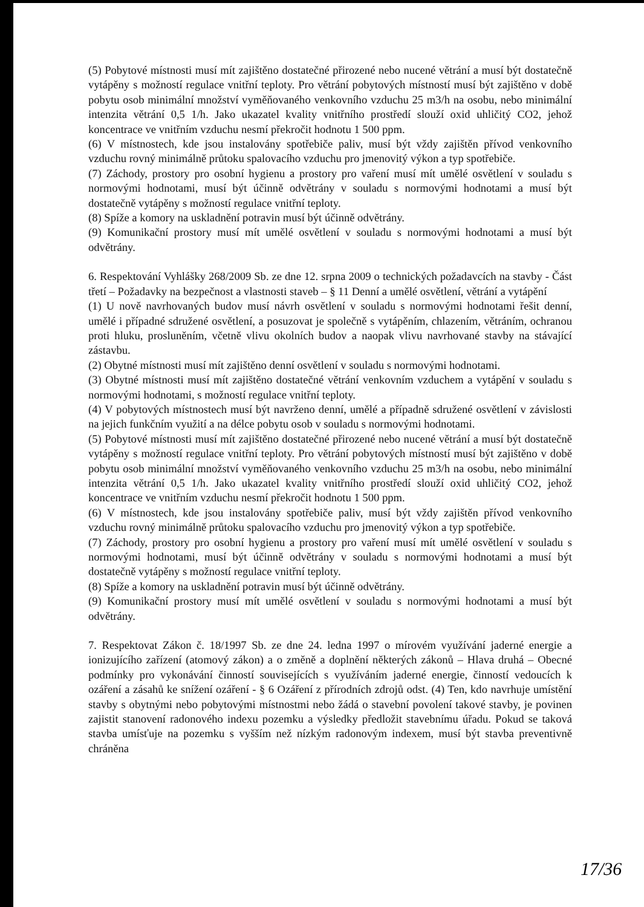(5) Pobytové místnosti musí mít zajištěno dostatečné přirozené nebo nucené větrání a musí být dostatečně vytápěny s možností regulace vnitřní teploty. Pro větrání pobytových místností musí být zajištěno v době pobytu osob minimální množství vyměňovaného venkovního vzduchu 25 m3/h na osobu, nebo minimální intenzita větrání 0,5 1/h. Jako ukazatel kvality vnitřního prostředí slouží oxid uhličitý CO2, jehož koncentrace ve vnitřním vzduchu nesmí překročit hodnotu 1 500 ppm.
(6) V místnostech, kde jsou instalovány spotřebiče paliv, musí být vždy zajištěn přívod venkovního vzduchu rovný minimálně průtoku spalovacího vzduchu pro jmenovitý výkon a typ spotřebiče.
(7) Záchody, prostory pro osobní hygienu a prostory pro vaření musí mít umělé osvětlení v souladu s normovými hodnotami, musí být účinně odvětrány v souladu s normovými hodnotami a musí být dostatečně vytápěny s možností regulace vnitřní teploty.
(8) Spíže a komory na uskladnění potravin musí být účinně odvětrány.
(9) Komunikační prostory musí mít umělé osvětlení v souladu s normovými hodnotami a musí být odvětrány.
6. Respektování Vyhlášky 268/2009 Sb. ze dne 12. srpna 2009 o technických požadavcích na stavby - Část třetí – Požadavky na bezpečnost a vlastnosti staveb – § 11 Denní a umělé osvětlení, větrání a vytápění
(1) U nově navrhovaných budov musí návrh osvětlení v souladu s normovými hodnotami řešit denní, umělé i případné sdružené osvětlení, a posuzovat je společně s vytápěním, chlazením, větráním, ochranou proti hluku, prosluněním, včetně vlivu okolních budov a naopak vlivu navrhované stavby na stávající zástavbu.
(2) Obytné místnosti musí mít zajištěno denní osvětlení v souladu s normovými hodnotami.
(3) Obytné místnosti musí mít zajištěno dostatečné větrání venkovním vzduchem a vytápění v souladu s normovými hodnotami, s možností regulace vnitřní teploty.
(4) V pobytových místnostech musí být navrženo denní, umělé a případně sdružené osvětlení v závislosti na jejich funkčním využití a na délce pobytu osob v souladu s normovými hodnotami.
(5) Pobytové místnosti musí mít zajištěno dostatečné přirozené nebo nucené větrání a musí být dostatečně vytápěny s možností regulace vnitřní teploty. Pro větrání pobytových místností musí být zajištěno v době pobytu osob minimální množství vyměňovaného venkovního vzduchu 25 m3/h na osobu, nebo minimální intenzita větrání 0,5 1/h. Jako ukazatel kvality vnitřního prostředí slouží oxid uhličitý CO2, jehož koncentrace ve vnitřním vzduchu nesmí překročit hodnotu 1 500 ppm.
(6) V místnostech, kde jsou instalovány spotřebiče paliv, musí být vždy zajištěn přívod venkovního vzduchu rovný minimálně průtoku spalovacího vzduchu pro jmenovitý výkon a typ spotřebiče.
(7) Záchody, prostory pro osobní hygienu a prostory pro vaření musí mít umělé osvětlení v souladu s normovými hodnotami, musí být účinně odvětrány v souladu s normovými hodnotami a musí být dostatečně vytápěny s možností regulace vnitřní teploty.
(8) Spíže a komory na uskladnění potravin musí být účinně odvětrány.
(9) Komunikační prostory musí mít umělé osvětlení v souladu s normovými hodnotami a musí být odvětrány.
7. Respektovat Zákon č. 18/1997 Sb. ze dne 24. ledna 1997 o mírovém využívání jaderné energie a ionizujícího zařízení (atomový zákon) a o změně a doplnění některých zákonů – Hlava druhá – Obecné podmínky pro vykonávání činností souvisejících s využíváním jaderné energie, činností vedoucích k ozáření a zásahů ke snížení ozáření - § 6 Ozáření z přírodních zdrojů odst. (4) Ten, kdo navrhuje umístění stavby s obytnými nebo pobytovými místnostmi nebo žádá o stavební povolení takové stavby, je povinen zajistit stanovení radonového indexu pozemku a výsledky předložit stavebnímu úřadu. Pokud se taková stavba umísťuje na pozemku s vyšším než nízkým radonovým indexem, musí být stavba preventivně chráněna
17/36